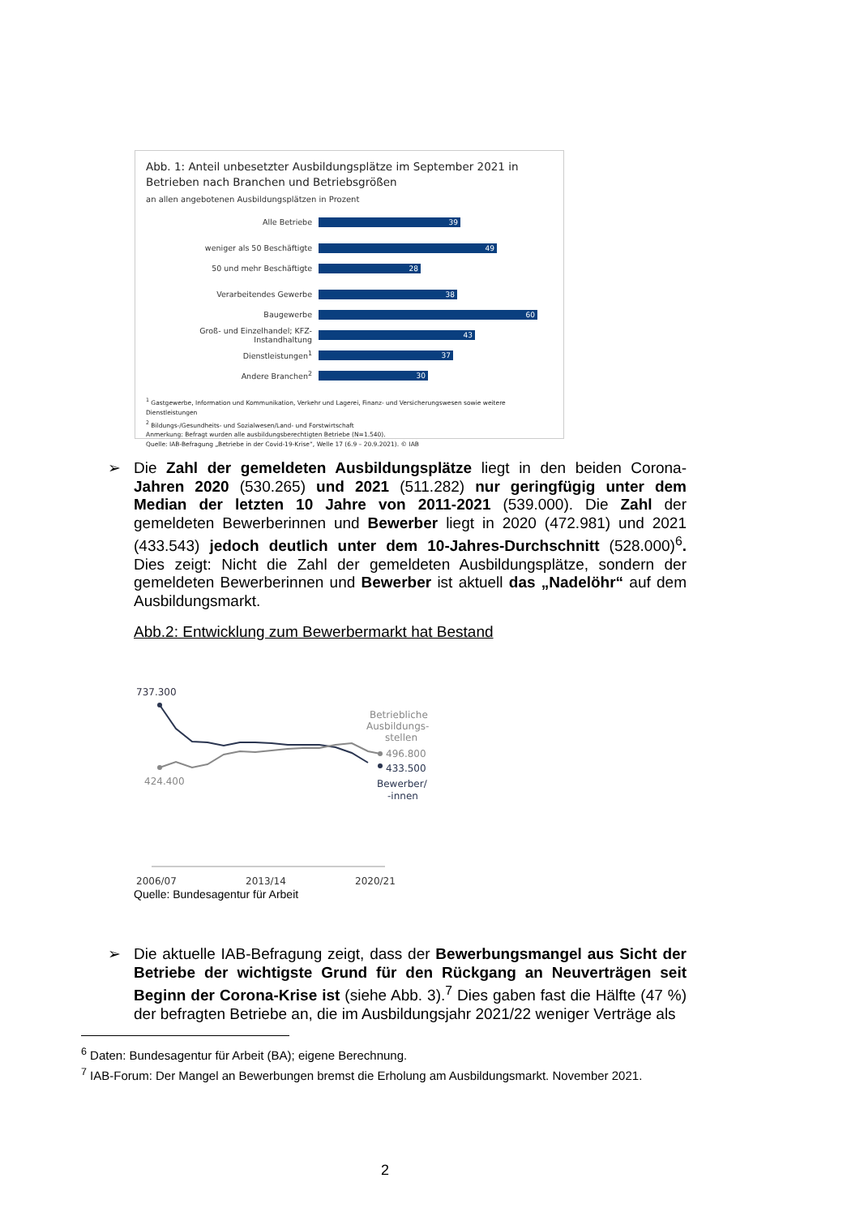Abb. 1: Anteil unbesetzter Ausbildungsplätze im September 2021 in Betrieben nach Branchen und Betriebsgrößen
an allen angebotenen Ausbildungsplätzen in Prozent
Alle Betriebe
39
weniger als 50 Beschäftigte
49
50 und mehr Beschäftigte
28
Verarbeitendes Gewerbe
38
Baugewerbe
60
Groß- und Einzelhandel; KFZ-Instandhaltung
43
Dienstleistungen<sup>1</sup>
37
Andere Branchen<sup>2</sup>
30
<sup>1</sup> Gastgewerbe, Information und Kommunikation, Verkehr und Lagerei, Finanz- und Versicherungswesen sowie weitere Dienstleistungen
<sup>2</sup> Bildungs-/Gesundheits- und Sozialwesen/Land- und Forstwirtschaft
Anmerkung: Befragt wurden alle ausbildungsberechtigten Betriebe (N=1.540).
Quelle: IAB-Befragung „Betriebe in der Covid-19-Krise“, Welle 17 (6.9 – 20.9.2021). © IAB
➢ Die Zahl der gemeldeten Ausbildungsplätze liegt in den beiden Corona-Jahren 2020 (530.265) und 2021 (511.282) nur geringfügig unter dem Median der letzten 10 Jahre von 2011-2021 (539.000). Die Zahl der gemeldeten Bewerberinnen und Bewerber liegt in 2020 (472.981) und 2021 (433.543) jedoch deutlich unter dem 10-Jahres-Durchschnitt (528.000)<sup>6</sup>. Dies zeigt: Nicht die Zahl der gemeldeten Ausbildungsplätze, sondern der gemeldeten Bewerberinnen und Bewerber ist aktuell das „Nadelöhr“ auf dem Ausbildungsmarkt.
Abb.2: Entwicklung zum Bewerbermarkt hat Bestand
737.300
424.400
Betriebliche
Ausbildungs-
stellen
496.800
433.500
Bewerber/
-innen
2006/07
2013/14
2020/21
Quelle: Bundesagentur für Arbeit
➢ Die aktuelle IAB-Befragung zeigt, dass der Bewerbungsmangel aus Sicht der Betriebe der wichtigste Grund für den Rückgang an Neuverträgen seit Beginn der Corona-Krise ist (siehe Abb. 3).<sup>7</sup> Dies gaben fast die Hälfte (47 %) der befragten Betriebe an, die im Ausbildungsjahr 2021/22 weniger Verträge als
<sup>6</sup> Daten: Bundesagentur für Arbeit (BA); eigene Berechnung.
<sup>7</sup> IAB-Forum: Der Mangel an Bewerbungen bremst die Erholung am Ausbildungsmarkt. November 2021.
2